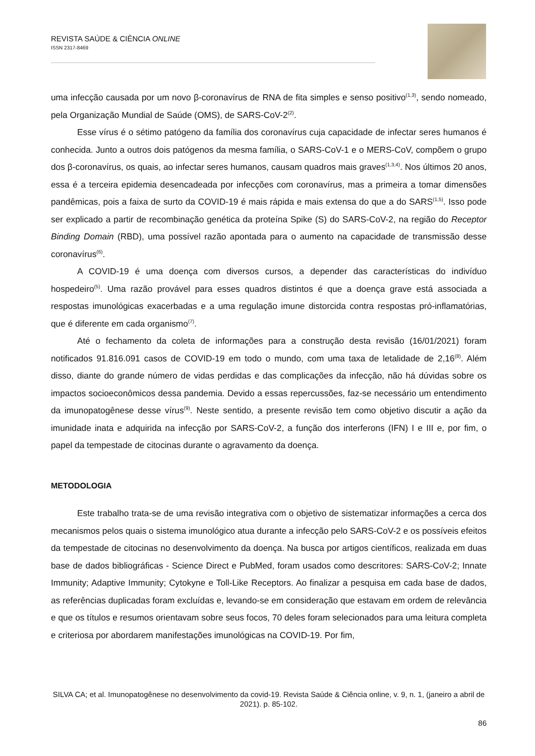REVISTA SAÚDE & CIÊNCIA ONLINE
ISSN 2317-8469
uma infecção causada por um novo β-coronavírus de RNA de fita simples e senso positivo<sup>(1,3)</sup>, sendo nomeado, pela Organização Mundial de Saúde (OMS), de SARS-CoV-2<sup>(2)</sup>.
Esse vírus é o sétimo patógeno da família dos coronavírus cuja capacidade de infectar seres humanos é conhecida. Junto a outros dois patógenos da mesma família, o SARS-CoV-1 e o MERS-CoV, compõem o grupo dos β-coronavírus, os quais, ao infectar seres humanos, causam quadros mais graves<sup>(1,3,4)</sup>. Nos últimos 20 anos, essa é a terceira epidemia desencadeada por infecções com coronavírus, mas a primeira a tomar dimensões pandêmicas, pois a faixa de surto da COVID-19 é mais rápida e mais extensa do que a do SARS<sup>(1,5)</sup>. Isso pode ser explicado a partir de recombinação genética da proteína Spike (S) do SARS-CoV-2, na região do Receptor Binding Domain (RBD), uma possível razão apontada para o aumento na capacidade de transmissão desse coronavírus<sup>(6)</sup>.
A COVID-19 é uma doença com diversos cursos, a depender das características do indivíduo hospedeiro<sup>(5)</sup>. Uma razão provável para esses quadros distintos é que a doença grave está associada a respostas imunológicas exacerbadas e a uma regulação imune distorcida contra respostas pró-inflamatórias, que é diferente em cada organismo<sup>(7)</sup>.
Até o fechamento da coleta de informações para a construção desta revisão (16/01/2021) foram notificados 91.816.091 casos de COVID-19 em todo o mundo, com uma taxa de letalidade de 2,16<sup>(8)</sup>. Além disso, diante do grande número de vidas perdidas e das complicações da infecção, não há dúvidas sobre os impactos socioeconômicos dessa pandemia. Devido a essas repercussões, faz-se necessário um entendimento da imunopatogênese desse vírus<sup>(9)</sup>. Neste sentido, a presente revisão tem como objetivo discutir a ação da imunidade inata e adquirida na infecção por SARS-CoV-2, a função dos interferons (IFN) I e III e, por fim, o papel da tempestade de citocinas durante o agravamento da doença.
METODOLOGIA
Este trabalho trata-se de uma revisão integrativa com o objetivo de sistematizar informações a cerca dos mecanismos pelos quais o sistema imunológico atua durante a infecção pelo SARS-CoV-2 e os possíveis efeitos da tempestade de citocinas no desenvolvimento da doença. Na busca por artigos científicos, realizada em duas base de dados bibliográficas - Science Direct e PubMed, foram usados como descritores: SARS-CoV-2; Innate Immunity; Adaptive Immunity; Cytokyne e Toll-Like Receptors. Ao finalizar a pesquisa em cada base de dados, as referências duplicadas foram excluídas e, levando-se em consideração que estavam em ordem de relevância e que os títulos e resumos orientavam sobre seus focos, 70 deles foram selecionados para uma leitura completa e criteriosa por abordarem manifestações imunológicas na COVID-19. Por fim,
SILVA CA; et al. Imunopatogênese no desenvolvimento da covid-19. Revista Saúde & Ciência online, v. 9, n. 1, (janeiro a abril de 2021). p. 85-102.
86